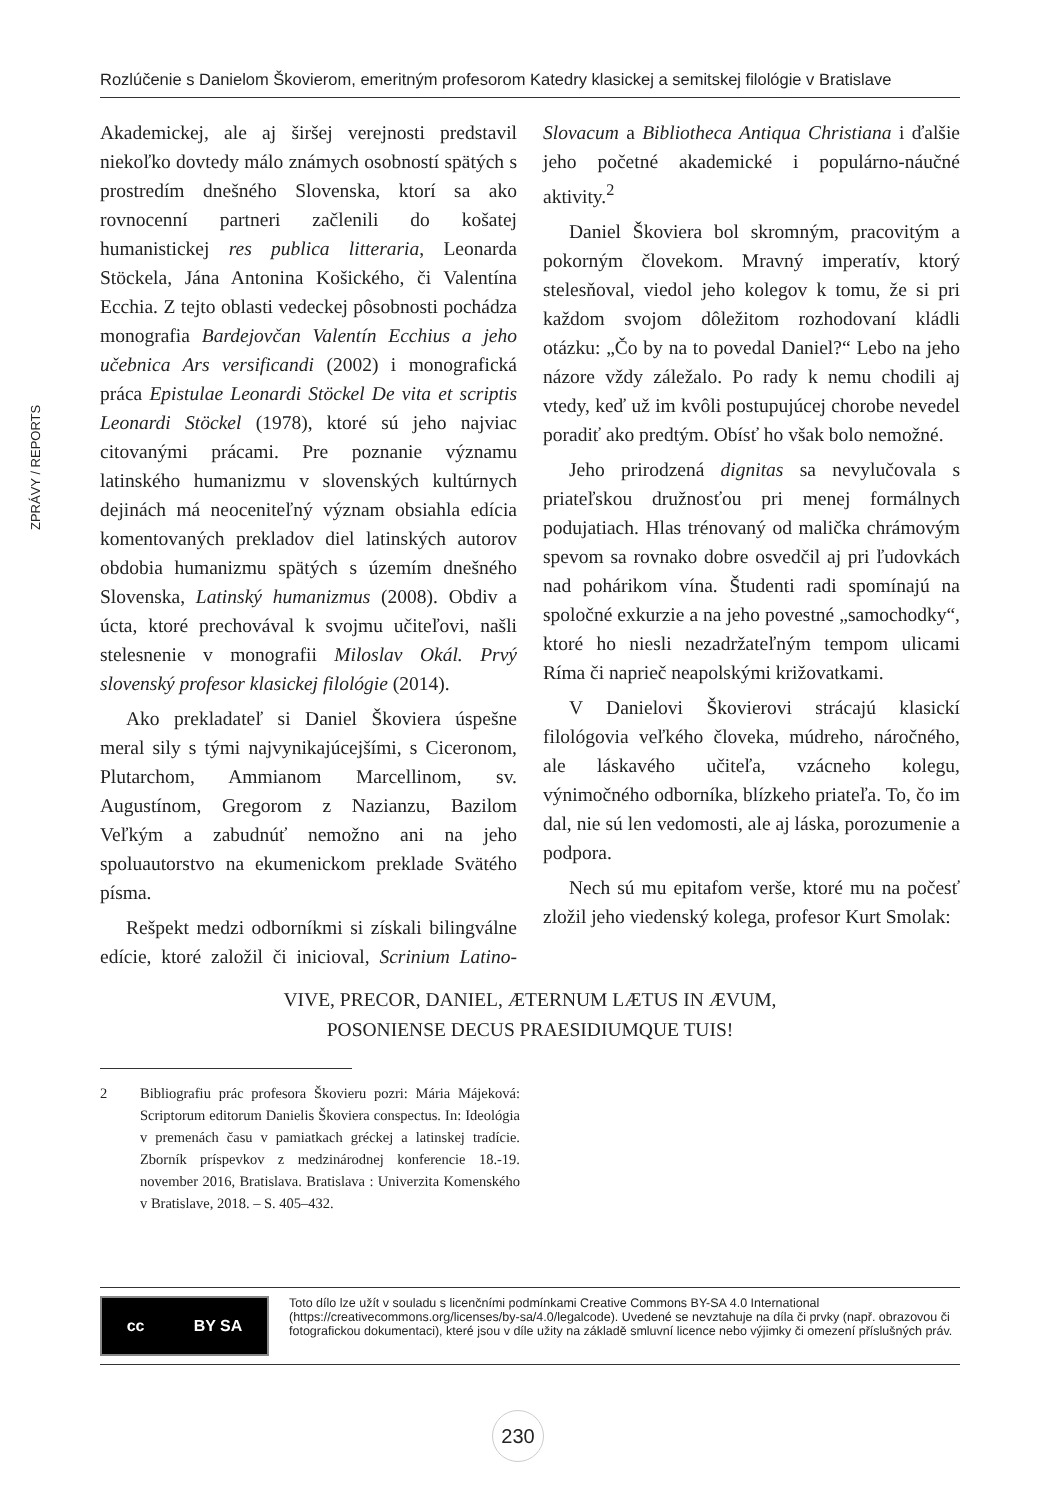Rozlúčenie s Danielom Škovierom, emeritným profesorom Katedry klasickej a semitskej filológie v Bratislave
ZPRÁVY / REPORTS
Akademickej, ale aj širšej verejnosti predstavil niekoľko dovtedy málo známych osobností spätých s prostredím dnešného Slovenska, ktorí sa ako rovnocenní partneri začlenili do košatej humanistickej res publica litteraria, Leonarda Stöckela, Jána Antonina Košického, či Valentína Ecchia. Z tejto oblasti vedeckej pôsobnosti pochádza monografia Bardejovčan Valentín Ecchius a jeho učebnica Ars versificandi (2002) i monografická práca Epistulae Leonardi Stöckel De vita et scriptis Leonardi Stöckel (1978), ktoré sú jeho najviac citovanými prácami. Pre poznanie významu latinského humanizmu v slovenských kultúrnych dejinách má neoceniteľný význam obsiahla edícia komentovaných prekladov diel latinských autorov obdobia humanizmu spätých s územím dnešného Slovenska, Latinský humanizmus (2008). Obdiv a úcta, ktoré prechovával k svojmu učiteľovi, našli stelesnenie v monografii Miloslav Okál. Prvý slovenský profesor klasickej filológie (2014).
Ako prekladateľ si Daniel Škoviera úspešne meral sily s tými najvynikajúcejšími, s Ciceronom, Plutarchom, Ammianom Marcellinom, sv. Augustínom, Gregorom z Nazianzu, Bazilom Veľkým a zabudnúť nemožno ani na jeho spoluautorstvo na ekumenickom preklade Svätého písma.
Rešpekt medzi odborníkmi si získali bilingválne edície, ktoré založil či inicioval, Scrinium Latino-Slovacum a Bibliotheca Antiqua Christiana i ďalšie jeho početné akademické i populárno-náučné aktivity.<sup>2</sup>
Daniel Škoviera bol skromným, pracovitým a pokorným človekom. Mravný imperatív, ktorý stelesňoval, viedol jeho kolegov k tomu, že si pri každom svojom dôležitom rozhodovaní kládli otázku: „Čo by na to povedal Daniel?“ Lebo na jeho názore vždy záležalo. Po rady k nemu chodili aj vtedy, keď už im kvôli postupujúcej chorobe nevedel poradiť ako predtým. Obísť ho však bolo nemožné.
Jeho prirodzená dignitas sa nevylučovala s priateľskou družnosťou pri menej formálnych podujatiach. Hlas trénovaný od malička chrámovým spevom sa rovnako dobre osvedčil aj pri ľudovkách nad pohárikom vína. Študenti radi spomínajú na spoločné exkurzie a na jeho povestné „samochodky“, ktoré ho niesli nezadržateľným tempom ulicami Ríma či naprieč neapolskými križovatkami.
V Danielovi Škovierovi strácajú klasickí filológovia veľkého človeka, múdreho, náročného, ale láskavého učiteľa, vzácneho kolegu, výnimočného odborníka, blízkeho priateľa. To, čo im dal, nie sú len vedomosti, ale aj láska, porozumenie a podpora.
Nech sú mu epitafom verše, ktoré mu na počesť zložil jeho viedenský kolega, profesor Kurt Smolak:
VIVE, PRECOR, DANIEL, ÆTERNUM LÆTUS IN ÆVUM,
POSONIENSE DECUS PRAESIDIUMQUE TUIS!
2 Bibliografiu prác profesora Škovieru pozri: Mária Májeková: Scriptorum editorum Danielis Škoviera conspectus. In: Ideológia v premenách času v pamiatkach gréckej a latinskej tradície. Zborník príspevkov z medzinárodnej konferencie 18.-19. november 2016, Bratislava. Bratislava : Univerzita Komenského v Bratislave, 2018. – S. 405–432.
cc BY SA
Toto dílo lze užít v souladu s licenčními podmínkami Creative Commons BY-SA 4.0 International (https://creativecommons.org/licenses/by-sa/4.0/legalcode). Uvedené se nevztahuje na díla či prvky (např. obrazovou či fotografickou dokumentaci), které jsou v díle užity na základě smluvní licence nebo výjimky či omezení příslušných práv.
230